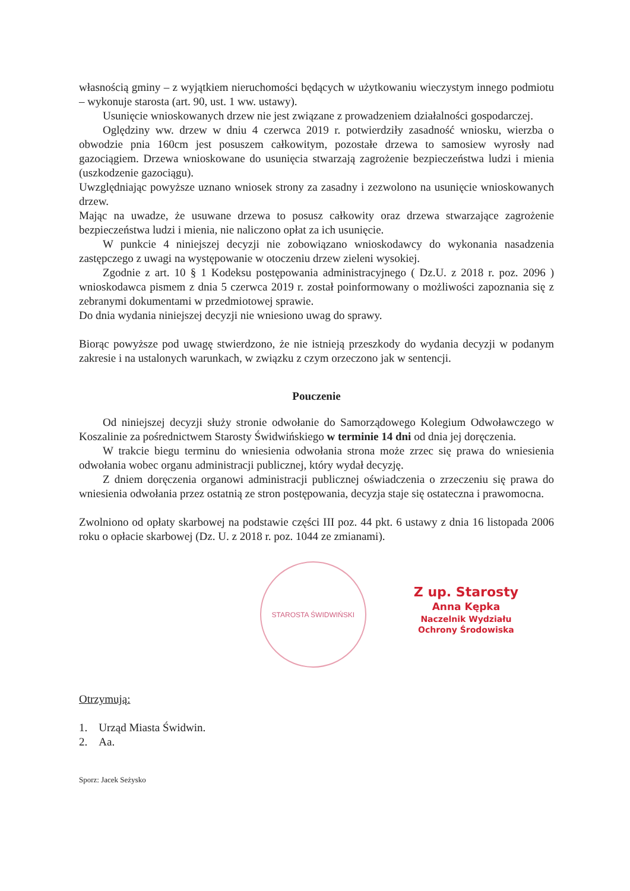własnością gminy – z wyjątkiem nieruchomości będących w użytkowaniu wieczystym innego podmiotu – wykonuje starosta (art. 90, ust. 1 ww. ustawy).
Usunięcie wnioskowanych drzew nie jest związane z prowadzeniem działalności gospodarczej.
Oględziny ww. drzew w dniu 4 czerwca 2019 r. potwierdziły zasadność wniosku, wierzba o obwodzie pnia 160cm jest posuszem całkowitym, pozostałe drzewa to samosiew wyrosły nad gazociągiem. Drzewa wnioskowane do usunięcia stwarzają zagrożenie bezpieczeństwa ludzi i mienia (uszkodzenie gazociągu).
Uwzględniając powyższe uznano wniosek strony za zasadny i zezwolono na usunięcie wnioskowanych drzew.
Mając na uwadze, że usuwane drzewa to posusz całkowity oraz drzewa stwarzające zagrożenie bezpieczeństwa ludzi i mienia, nie naliczono opłat za ich usunięcie.
W punkcie 4 niniejszej decyzji nie zobowiązano wnioskodawcy do wykonania nasadzenia zastępczego z uwagi na występowanie w otoczeniu drzew zieleni wysokiej.
Zgodnie z art. 10 § 1 Kodeksu postępowania administracyjnego ( Dz.U. z 2018 r. poz. 2096 ) wnioskodawca pismem z dnia 5 czerwca 2019 r. został poinformowany o możliwości zapoznania się z zebranymi dokumentami w przedmiotowej sprawie.
Do dnia wydania niniejszej decyzji nie wniesiono uwag do sprawy.
Biorąc powyższe pod uwagę stwierdzono, że nie istnieją przeszkody do wydania decyzji w podanym zakresie i na ustalonych warunkach, w związku z czym orzeczono jak w sentencji.
Pouczenie
Od niniejszej decyzji służy stronie odwołanie do Samorządowego Kolegium Odwoławczego w Koszalinie za pośrednictwem Starosty Świdwińskiego w terminie 14 dni od dnia jej doręczenia.
W trakcie biegu terminu do wniesienia odwołania strona może zrzec się prawa do wniesienia odwołania wobec organu administracji publicznej, który wydał decyzję.
Z dniem doręczenia organowi administracji publicznej oświadczenia o zrzeczeniu się prawa do wniesienia odwołania przez ostatnią ze stron postępowania, decyzja staje się ostateczna i prawomocna.
Zwolniono od opłaty skarbowej na podstawie części III poz. 44 pkt. 6 ustawy z dnia 16 listopada 2006 roku o opłacie skarbowej (Dz. U. z 2018 r. poz. 1044 ze zmianami).
STAROSTA ŚWIDWIŃSKI
Z up. Starosty
Anna Kępka
Naczelnik Wydziału
Ochrony Środowiska
Otrzymują:
1. Urząd Miasta Świdwin.
2. Aa.
Sporz: Jacek Seżysko